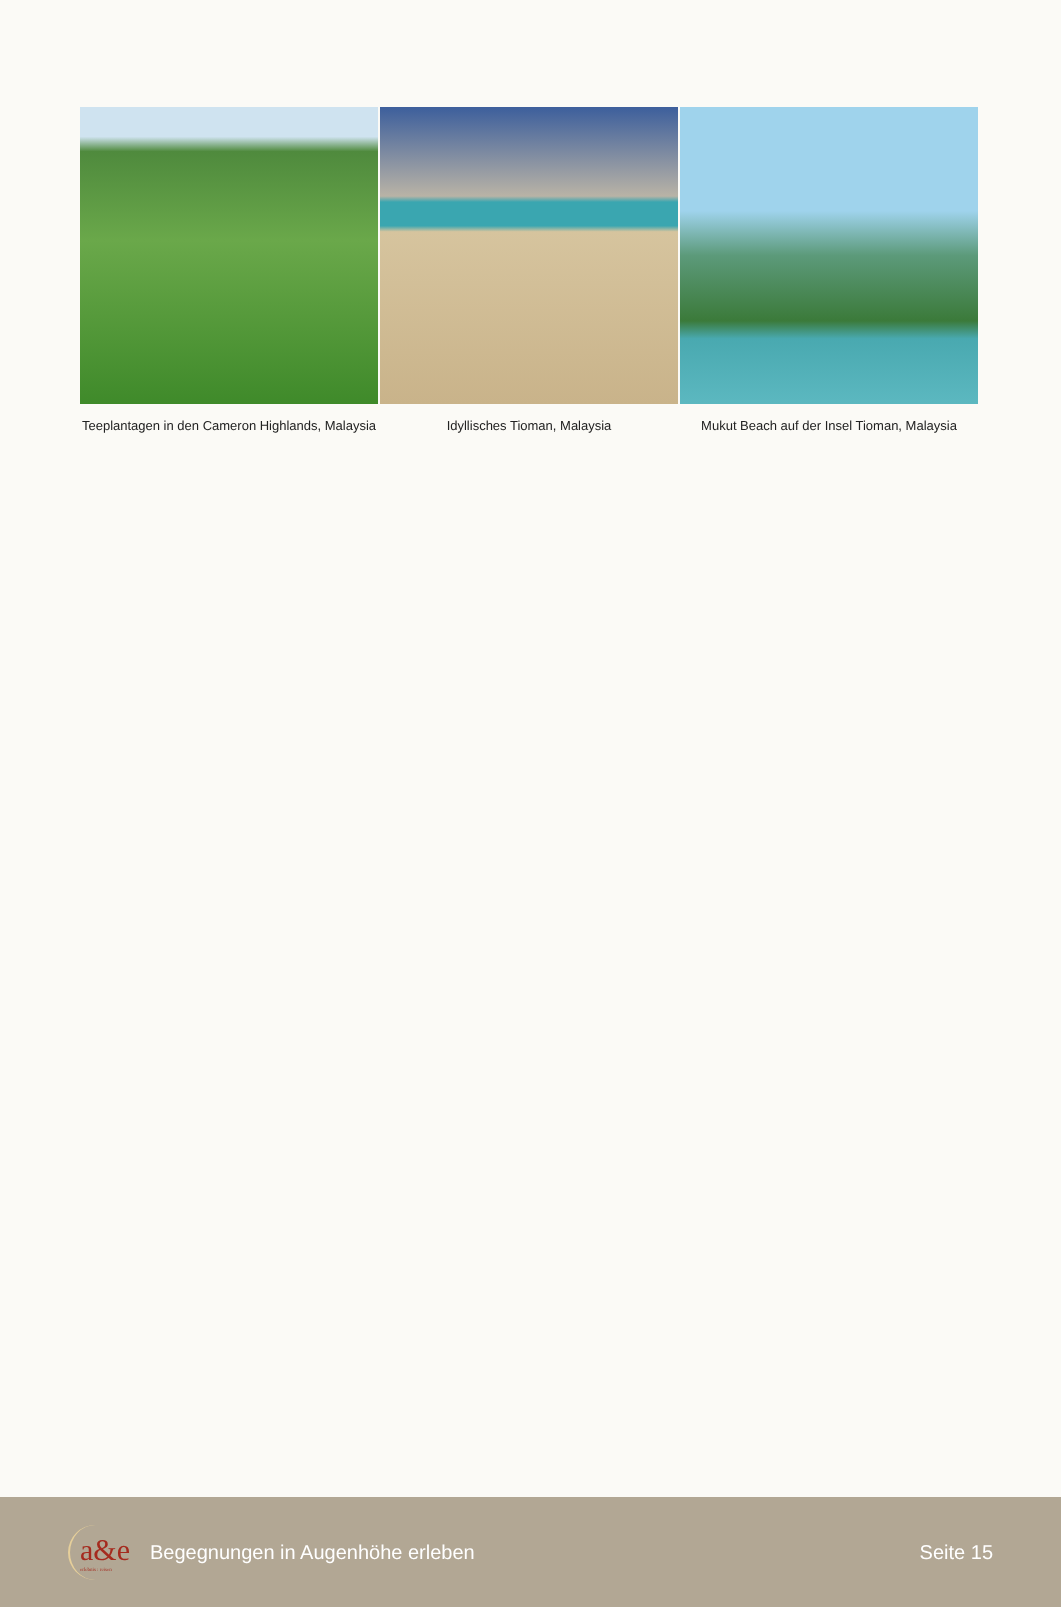Teeplantagen in den Cameron Highlands, Malaysia
Idyllisches Tioman, Malaysia Mukut Beach auf der Insel Tioman, Malaysia
a&e
erlebnis : reisen
Begegnungen in Augenhöhe erleben
Seite 15